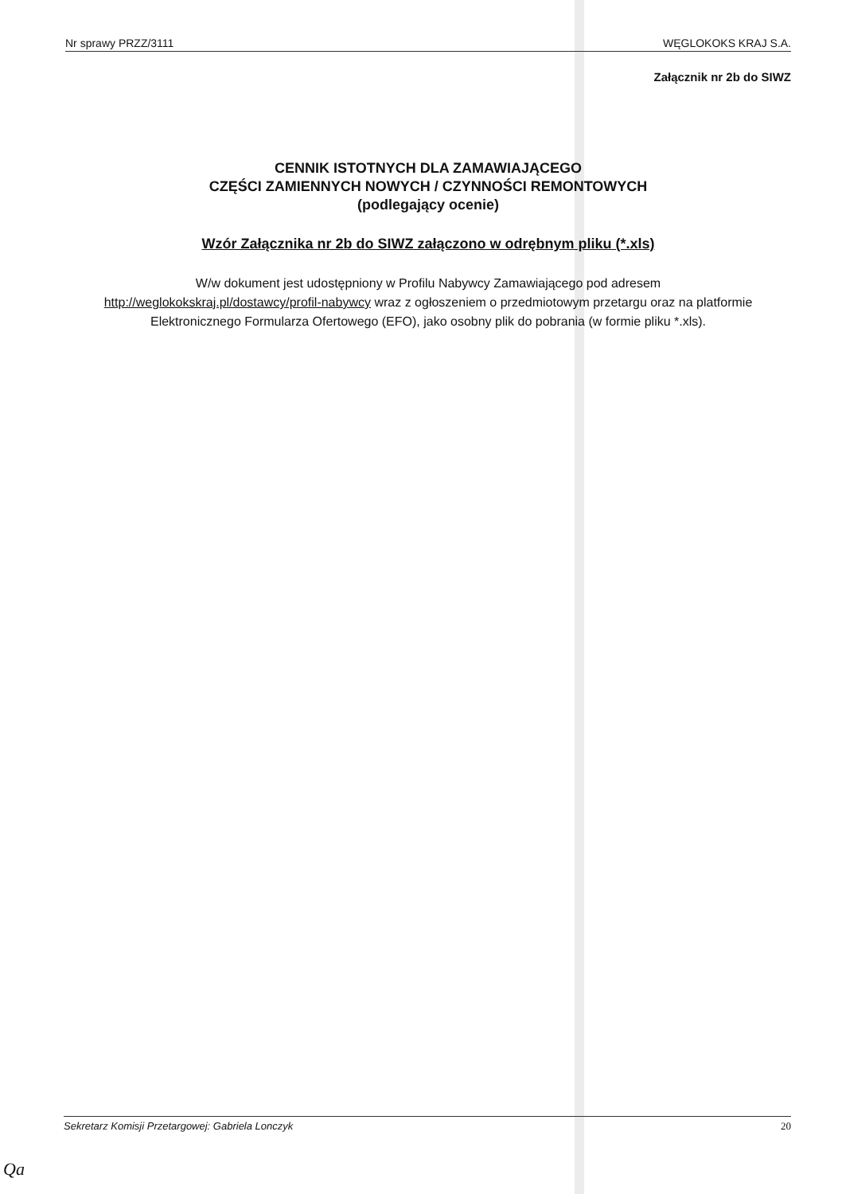Nr sprawy PRZZ/3111 WĘGLOKOKS KRAJ S.A.
Załącznik nr 2b do SIWZ
CENNIK ISTOTNYCH DLA ZAMAWIAJĄCEGO
CZĘŚCI ZAMIENNYCH NOWYCH / CZYNNOŚCI REMONTOWYCH
(podlegający ocenie)
Wzór Załącznika nr 2b do SIWZ załączono w odrębnym pliku (*.xls)
W/w dokument jest udostępniony w Profilu Nabywcy Zamawiającego pod adresem
http://weglokokskraj.pl/dostawcy/profil-nabywcy wraz z ogłoszeniem o przedmiotowym przetargu oraz na platformie
Elektronicznego Formularza Ofertowego (EFO), jako osobny plik do pobrania (w formie pliku *.xls).
Sekretarz Komisji Przetargowej: Gabriela Lonczyk 20
Qa